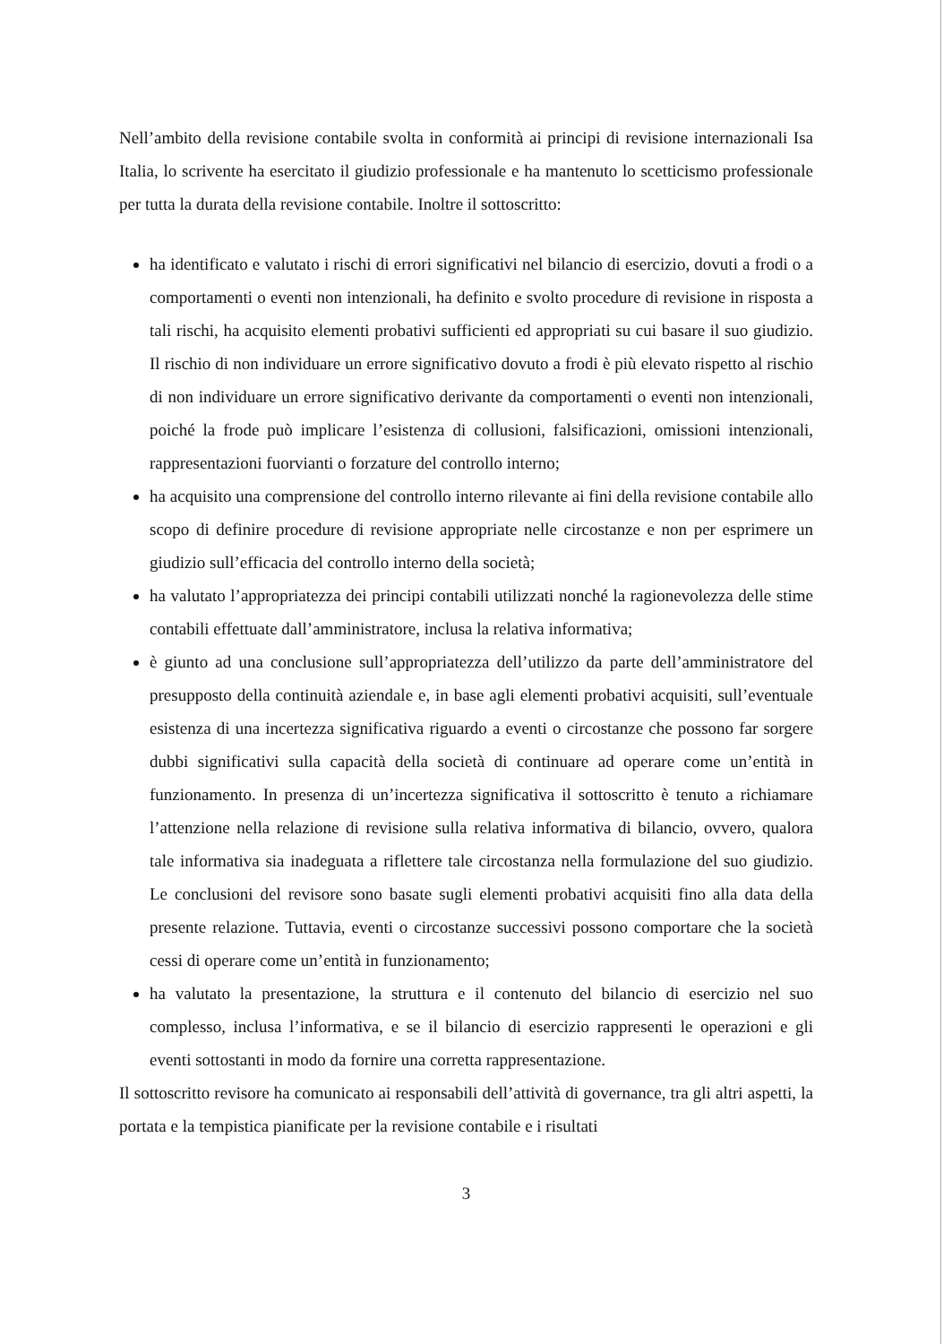Nell’ambito della revisione contabile svolta in conformità ai principi di revisione internazionali Isa Italia, lo scrivente ha esercitato il giudizio professionale e ha mantenuto lo scetticismo professionale per tutta la durata della revisione contabile. Inoltre il sottoscritto:
ha identificato e valutato i rischi di errori significativi nel bilancio di esercizio, dovuti a frodi o a comportamenti o eventi non intenzionali, ha definito e svolto procedure di revisione in risposta a tali rischi, ha acquisito elementi probativi sufficienti ed appropriati su cui basare il suo giudizio. Il rischio di non individuare un errore significativo dovuto a frodi è più elevato rispetto al rischio di non individuare un errore significativo derivante da comportamenti o eventi non intenzionali, poiché la frode può implicare l’esistenza di collusioni, falsificazioni, omissioni intenzionali, rappresentazioni fuorvianti o forzature del controllo interno;
ha acquisito una comprensione del controllo interno rilevante ai fini della revisione contabile allo scopo di definire procedure di revisione appropriate nelle circostanze e non per esprimere un giudizio sull’efficacia del controllo interno della società;
ha valutato l’appropriatezza dei principi contabili utilizzati nonché la ragionevolezza delle stime contabili effettuate dall’amministratore, inclusa la relativa informativa;
è giunto ad una conclusione sull’appropriatezza dell’utilizzo da parte dell’amministratore del presupposto della continuità aziendale e, in base agli elementi probativi acquisiti, sull’eventuale esistenza di una incertezza significativa riguardo a eventi o circostanze che possono far sorgere dubbi significativi sulla capacità della società di continuare ad operare come un’entità in funzionamento. In presenza di un’incertezza significativa il sottoscritto è tenuto a richiamare l’attenzione nella relazione di revisione sulla relativa informativa di bilancio, ovvero, qualora tale informativa sia inadeguata a riflettere tale circostanza nella formulazione del suo giudizio. Le conclusioni del revisore sono basate sugli elementi probativi acquisiti fino alla data della presente relazione. Tuttavia, eventi o circostanze successivi possono comportare che la società cessi di operare come un’entità in funzionamento;
ha valutato la presentazione, la struttura e il contenuto del bilancio di esercizio nel suo complesso, inclusa l’informativa, e se il bilancio di esercizio rappresenti le operazioni e gli eventi sottostanti in modo da fornire una corretta rappresentazione.
Il sottoscritto revisore ha comunicato ai responsabili dell’attività di governance, tra gli altri aspetti, la portata e la tempistica pianificate per la revisione contabile e i risultati
3